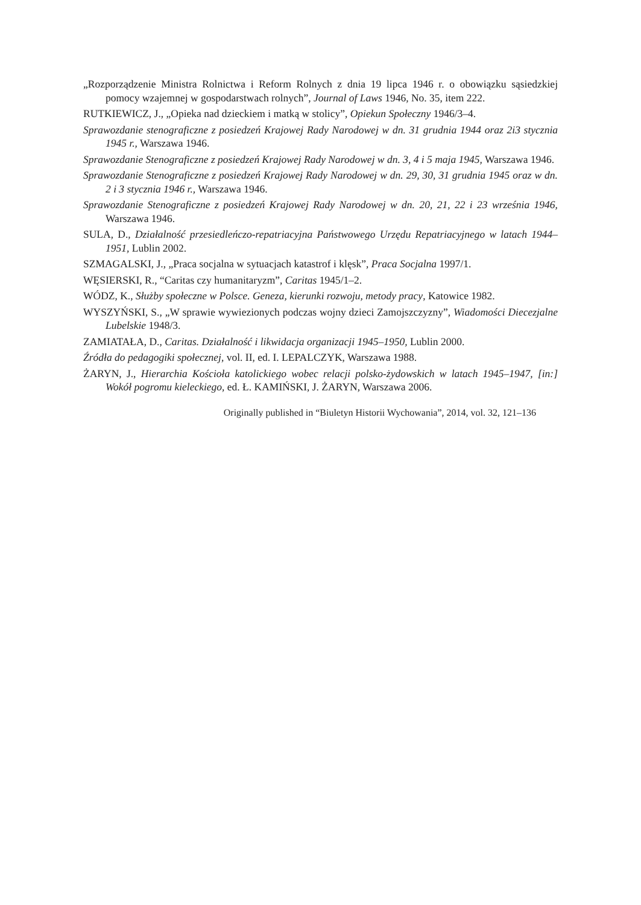„Rozporządzenie Ministra Rolnictwa i Reform Rolnych z dnia 19 lipca 1946 r. o obowiązku sąsiedzkiej pomocy wzajemnej w gospodarstwach rolnych”, Journal of Laws 1946, No. 35, item 222.
RUTKIEWICZ, J., „Opieka nad dzieckiem i matką w stolicy”, Opiekun Społeczny 1946/3–4.
Sprawozdanie stenograficzne z posiedzeń Krajowej Rady Narodowej w dn. 31 grudnia 1944 oraz 2i3 stycznia 1945 r., Warszawa 1946.
Sprawozdanie Stenograficzne z posiedzeń Krajowej Rady Narodowej w dn. 3, 4 i 5 maja 1945, Warszawa 1946.
Sprawozdanie Stenograficzne z posiedzeń Krajowej Rady Narodowej w dn. 29, 30, 31 grudnia 1945 oraz w dn. 2 i 3 stycznia 1946 r., Warszawa 1946.
Sprawozdanie Stenograficzne z posiedzeń Krajowej Rady Narodowej w dn. 20, 21, 22 i 23 września 1946, Warszawa 1946.
SULA, D., Działalność przesiedleńczo-repatriacyjna Państwowego Urzędu Repatriacyjnego w latach 1944–1951, Lublin 2002.
SZMAGALSKI, J., „Praca socjalna w sytuacjach katastrof i klęsk”, Praca Socjalna 1997/1.
WĘSIERSKI, R., “Caritas czy humanitaryzm”, Caritas 1945/1–2.
WÓDZ, K., Służby społeczne w Polsce. Geneza, kierunki rozwoju, metody pracy, Katowice 1982.
WYSZYŃSKI, S., „W sprawie wywiezionych podczas wojny dzieci Zamojszczyzny”, Wiadomości Diecezjalne Lubelskie 1948/3.
ZAMIATAŁA, D., Caritas. Działalność i likwidacja organizacji 1945–1950, Lublin 2000.
Źródła do pedagogiki społecznej, vol. II, ed. I. LEPALCZYK, Warszawa 1988.
ŻARYN, J., Hierarchia Kościoła katolickiego wobec relacji polsko-żydowskich w latach 1945–1947, [in:] Wokół pogromu kieleckiego, ed. Ł. KAMIŃSKI, J. ŻARYN, Warszawa 2006.
Originally published in “Biuletyn Historii Wychowania”, 2014, vol. 32, 121–136